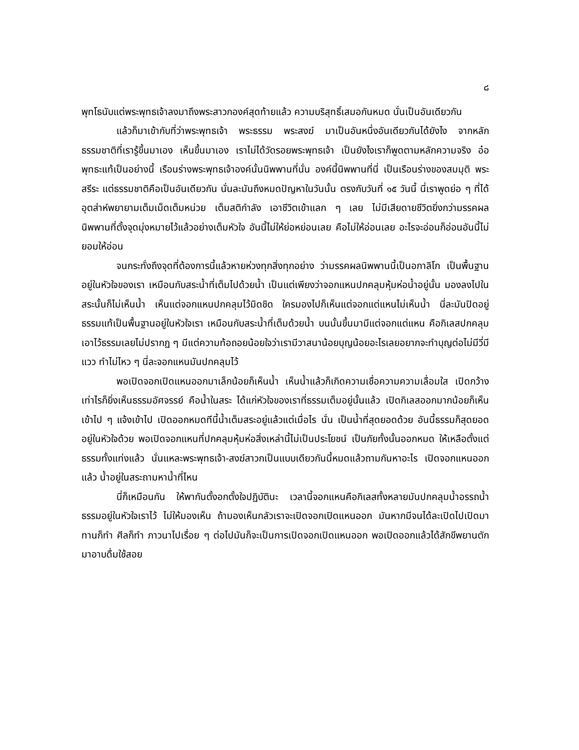๘
พุทโธนับแต่พระพุทธเจ้าลงมาถึงพระสาวกองค์สุดท้ายแล้ว ความบริสุทธิ์เสมอกันหมด นั่นเป็นอันเดียวกัน
แล้วก็มาเข้ากับที่ว่าพระพุทธเจ้า พระธรรม พระสงฆ์ มาเป็นอันหนึ่งอันเดียวกันได้ยังไง จากหลักธรรมชาติที่เรารู้ขึ้นมาเอง เห็นขึ้นมาเอง เราไม่ได้วัดรอยพระพุทธเจ้า เป็นยังไงเราก็พูดตามหลักความจริง อ๋อ พุทธะแท้เป็นอย่างนี้ เรือนร่างพระพุทธเจ้าองค์นั้นนิพพานที่นั่น องค์นี้นิพพานที่นี่ เป็นเรือนร่างของสมมุติ พระสรีระ แต่ธรรมชาติคือเป็นอันเดียวกัน นั่นละมันถึงหมดปัญหาในวันนั้น ตรงกับวันที่ ๑๕ วันนี้ นี่เราพูดย่อ ๆ ที่ได้อุตส่าห์พยายามเต็มเม็ดเต็มหน่วย เต็มสติกำลัง เอาชีวิตเข้าแลก ๆ เลย ไม่มีเสียดายชีวิตยิ่งกว่ามรรคผลนิพพานที่ตั้งจุดมุ่งหมายไว้แล้วอย่างเต็มหัวใจ อันนี้ไม่ให้ย่อหย่อนเลย คือไม่ให้อ่อนเลย อะไรจะอ่อนก็อ่อนอันนี้ไม่ยอมให้อ่อน
จนกระทั่งถึงจุดที่ต้องการนี้แล้วหายห่วงทุกสิ่งทุกอย่าง ว่ามรรคผลนิพพานนี้เป็นอกาลิโก เป็นพื้นฐานอยู่ในหัวใจของเรา เหมือนกับสระน้ำที่เต็มไปด้วยน้ำ เป็นแต่เพียงว่าจอกแหนปกคลุมหุ้มห่อน้ำอยู่นั้น มองลงไปในสระนั้นก็ไม่เห็นน้ำ เห็นแต่จอกแหนปกคลุมไว้มิดชิด ใครมองไปก็เห็นแต่จอกแต่แหนไม่เห็นน้ำ นี่ละมันปิดอยู่ ธรรมแท้เป็นพื้นฐานอยู่ในหัวใจเรา เหมือนกับสระน้ำที่เต็มด้วยน้ำ บนนั้นขึ้นมามีแต่จอกแต่แหน คือกิเลสปกคลุมเอาไว้ธรรมเลยไม่ปรากฏ ๆ มีแต่ความท้อถอยน้อยใจว่าเรามีวาสนาน้อยบุญน้อยอะไรเลยอยากจะทำบุญต่อไม่มีวี่มีแวว ทำไม่ไหว ๆ นี่ละจอกแหนมันปกคลุมไว้
พอเปิดจอกเปิดแหนออกมาเล็กน้อยก็เห็นน้ำ เห็นน้ำแล้วก็เกิดความเชื่อความความเลื่อมใส เปิดกว้างเท่าไรก็ยิ่งเห็นธรรมอัศจรรย์ คือน้ำในสระ ได้แก่หัวใจของเราที่ธรรมเต็มอยู่นั้นแล้ว เปิดกิเลสออกมากน้อยก็เห็นเข้าไป ๆ แจ้งเข้าไป เปิดออกหมดทีนี้น้ำเต็มสระอยู่แล้วแต่เมื่อไร นั่น เป็นน้ำที่สุดยอดด้วย อันนี้ธรรมก็สุดยอดอยู่ในหัวใจด้วย พอเปิดจอกแหนที่ปกคลุมหุ้มห่อสิ่งเหล่านี้ไม่เป็นประโยชน์ เป็นภัยทั้งนั้นออกหมด ให้เหลือตั้งแต่ธรรมทั้งแท่งแล้ว นั่นแหละพระพุทธเจ้า-สงฆ์สาวกเป็นแบบเดียวกันนี้หมดแล้วถามกันหาอะไร เปิดจอกแหนออกแล้ว น้ำอยู่ในสระถามหาน้ำที่ไหน
นี่ก็เหมือนกัน ให้พากันตั้งอกตั้งใจปฏิบัตินะ เวลานี้จอกแหนคือกิเลสทั้งหลายมันปกคลุมน้ำอรรถน้ำธรรมอยู่ในหัวใจเราไว้ ไม่ให้มองเห็น ถ้ามองเห็นกลัวเราจะเปิดจอกเปิดแหนออก มันหากมีจนได้ละเปิดไปเปิดมา ทานก็ทำ ศีลก็ทำ ภาวนาไปเรื่อย ๆ ต่อไปมันก็จะเป็นการเปิดจอกเปิดแหนออก พอเปิดออกแล้วได้สักขีพยานตักมาอาบดื่มใช้สอย